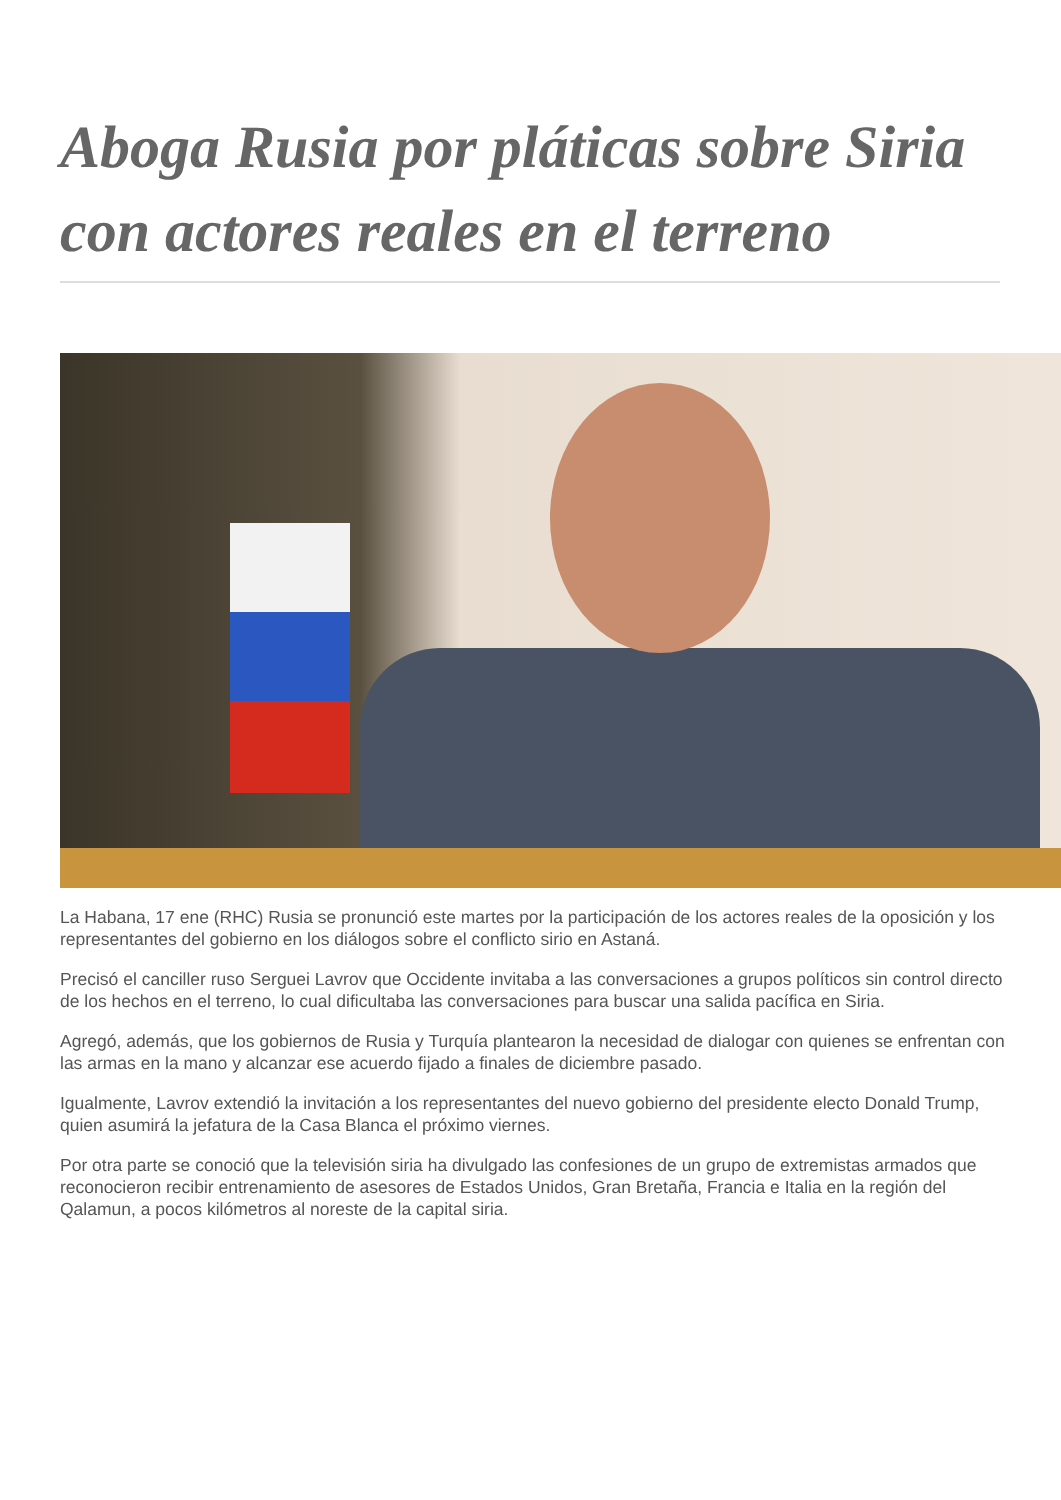Aboga Rusia por pláticas sobre Siria con actores reales en el terreno
La Habana, 17 ene (RHC) Rusia se pronunció este martes por la participación de los actores reales de la oposición y los representantes del gobierno en los diálogos sobre el conflicto sirio en Astaná.
Precisó el canciller ruso Serguei Lavrov que Occidente invitaba a las conversaciones a grupos políticos sin control directo de los hechos en el terreno, lo cual dificultaba las conversaciones para buscar una salida pacífica en Siria.
Agregó, además, que los gobiernos de Rusia y Turquía plantearon la necesidad de dialogar con quienes se enfrentan con las armas en la mano y alcanzar ese acuerdo fijado a finales de diciembre pasado.
Igualmente, Lavrov extendió la invitación a los representantes del nuevo gobierno del presidente electo Donald Trump, quien asumirá la jefatura de la Casa Blanca el próximo viernes.
Por otra parte se conoció que la televisión siria ha divulgado las confesiones de un grupo de extremistas armados que reconocieron recibir entrenamiento de asesores de Estados Unidos, Gran Bretaña, Francia e Italia en la región del Qalamun, a pocos kilómetros al noreste de la capital siria.